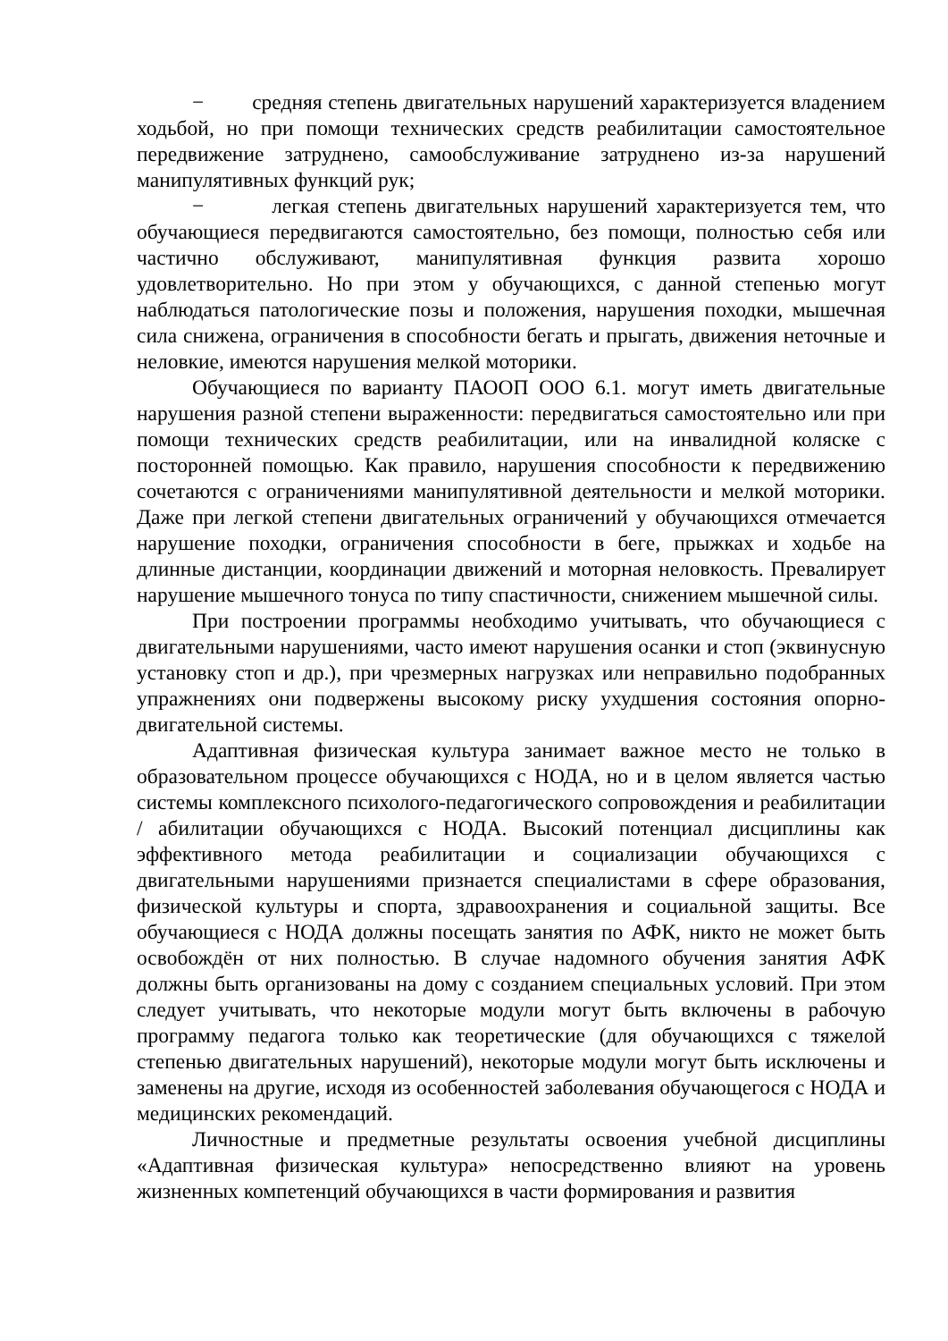− средняя степень двигательных нарушений характеризуется владением ходьбой, но при помощи технических средств реабилитации самостоятельное передвижение затруднено, самообслуживание затруднено из-за нарушений манипулятивных функций рук;
− легкая степень двигательных нарушений характеризуется тем, что обучающиеся передвигаются самостоятельно, без помощи, полностью себя или частично обслуживают, манипулятивная функция развита хорошо удовлетворительно. Но при этом у обучающихся, с данной степенью могут наблюдаться патологические позы и положения, нарушения походки, мышечная сила снижена, ограничения в способности бегать и прыгать, движения неточные и неловкие, имеются нарушения мелкой моторики.
Обучающиеся по варианту ПАООП ООО 6.1. могут иметь двигательные нарушения разной степени выраженности: передвигаться самостоятельно или при помощи технических средств реабилитации, или на инвалидной коляске с посторонней помощью. Как правило, нарушения способности к передвижению сочетаются с ограничениями манипулятивной деятельности и мелкой моторики. Даже при легкой степени двигательных ограничений у обучающихся отмечается нарушение походки, ограничения способности в беге, прыжках и ходьбе на длинные дистанции, координации движений и моторная неловкость. Превалирует нарушение мышечного тонуса по типу спастичности, снижением мышечной силы.
При построении программы необходимо учитывать, что обучающиеся с двигательными нарушениями, часто имеют нарушения осанки и стоп (эквинусную установку стоп и др.), при чрезмерных нагрузках или неправильно подобранных упражнениях они подвержены высокому риску ухудшения состояния опорно-двигательной системы.
Адаптивная физическая культура занимает важное место не только в образовательном процессе обучающихся с НОДА, но и в целом является частью системы комплексного психолого-педагогического сопровождения и реабилитации / абилитации обучающихся с НОДА. Высокий потенциал дисциплины как эффективного метода реабилитации и социализации обучающихся с двигательными нарушениями признается специалистами в сфере образования, физической культуры и спорта, здравоохранения и социальной защиты. Все обучающиеся с НОДА должны посещать занятия по АФК, никто не может быть освобождён от них полностью. В случае надомного обучения занятия АФК должны быть организованы на дому с созданием специальных условий. При этом следует учитывать, что некоторые модули могут быть включены в рабочую программу педагога только как теоретические (для обучающихся с тяжелой степенью двигательных нарушений), некоторые модули могут быть исключены и заменены на другие, исходя из особенностей заболевания обучающегося с НОДА и медицинских рекомендаций.
Личностные и предметные результаты освоения учебной дисциплины «Адаптивная физическая культура» непосредственно влияют на уровень жизненных компетенций обучающихся в части формирования и развития